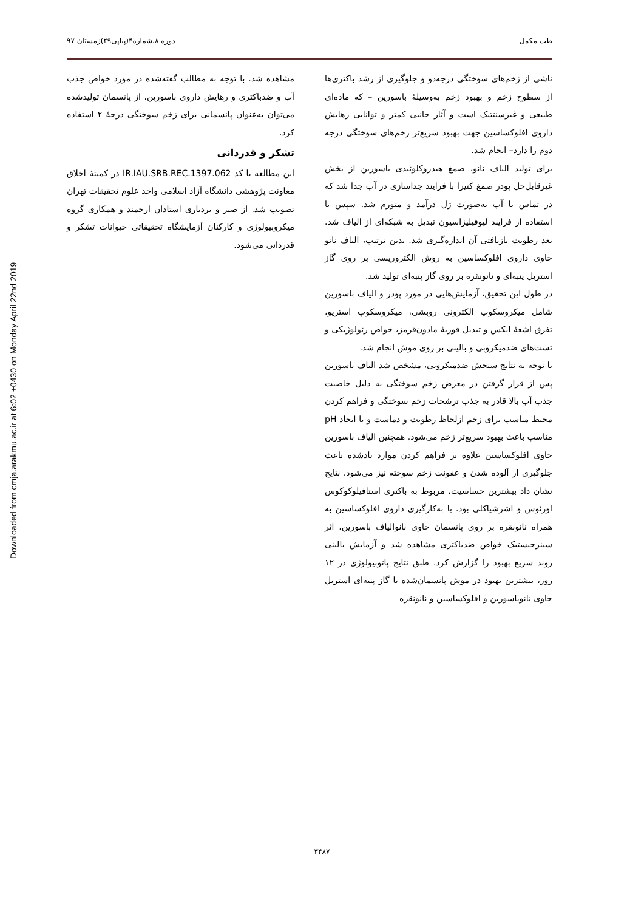Downloaded from cmja.arakmu.ac.ir at 6:02 +0430 on Monday April 22nd 2019
طب مکمل دوره ۸،شماره۴(پیاپی۲۹)زمستان ۹۷
ناشی از زخم‌های سوختگی درجه‌دو و جلوگیری از رشد باکتری‌ها از سطوح زخم و بهبود زخم به‌وسیلهٔ باسورین – که ماده‌ای طبیعی و غیرسنتتیک است و آثار جانبی کمتر و توانایی رهایش داروی افلوکساسین جهت بهبود سریع‌تر زخم‌های سوختگی درجه دوم را دارد– انجام شد.
برای تولید الیاف نانو، صمغ هیدروکلوئیدی باسورین از بخش غیرقابل‌حل پودر صمغ کتیرا با فرایند جداسازی در آب جدا شد که در تماس با آب به‌صورت ژل درآمد و متورم شد. سپس با استفاده از فرایند لیوفیلیزاسیون تبدیل به شبکه‌ای از الیاف شد. بعد رطوبت بازیافتی آن اندازه‌گیری شد. بدین ترتیب، الیاف نانو حاوی داروی افلوکساسین به روش الکتروریسی بر روی گاز استریل پنبه‌ای و نانونقره بر روی گاز پنبه‌ای تولید شد.
در طول این تحقیق، آزمایش‌هایی در مورد پودر و الیاف باسورین شامل میکروسکوپ الکترونی روبشی، میکروسکوپ استریو، تفرق اشعهٔ ایکس و تبدیل فوریهٔ مادون‌قرمز، خواص رئولوژیکی و تست‌های ضدمیکروبی و بالینی بر روی موش انجام شد.
با توجه به نتایج سنجش ضدمیکروبی، مشخص شد الیاف باسورین پس از قرار گرفتن در معرض زخم سوختگی به دلیل خاصیت جذب آب بالا قادر به جذب ترشحات زخم سوختگی و فراهم کردن محیط مناسب برای زخم ازلحاظ رطوبت و دماست و با ایجاد pH مناسب باعث بهبود سریع‌تر زخم می‌شود. همچنین الیاف باسورین حاوی افلوکساسین علاوه بر فراهم کردن موارد یادشده باعث جلوگیری از آلوده شدن و عفونت زخم سوخته نیز می‌شود. نتایج نشان داد بیشترین حساسیت، مربوط به باکتری استافیلوکوکوس اورئوس و اشرشیاکلی بود. با به‌کارگیری داروی افلوکساسین به همراه نانونقره بر روی پانسمان حاوی نانوالیاف باسورین، اثر سینرجیستیک خواص ضدباکتری مشاهده شد و آزمایش بالینی روند سریع بهبود را گزارش کرد. طبق نتایج پاتوبیولوژی در ۱۲ روز، بیشترین بهبود در موش پانسمان‌شده با گاز پنبه‌ای استریل حاوی نانوباسورین و افلوکساسین و نانونقره
مشاهده شد. با توجه به مطالب گفته‌شده در مورد خواص جذب آب و ضدباکتری و رهایش داروی باسورین، از پانسمان تولیدشده می‌توان به‌عنوان پانسمانی برای زخم سوختگی درجهٔ ۲ استفاده کرد.
تشکر و قدردانی
این مطالعه با کد IR.IAU.SRB.REC.1397.062 در کمیتهٔ اخلاق معاونت پژوهشی دانشگاه آزاد اسلامی واحد علوم تحقیقات تهران تصویب شد. از صبر و بردباری استادان ارجمند و همکاری گروه میکروبیولوژی و کارکنان آزمایشگاه تحقیقاتی حیوانات تشکر و قدردانی می‌شود.
۳۴۸۷